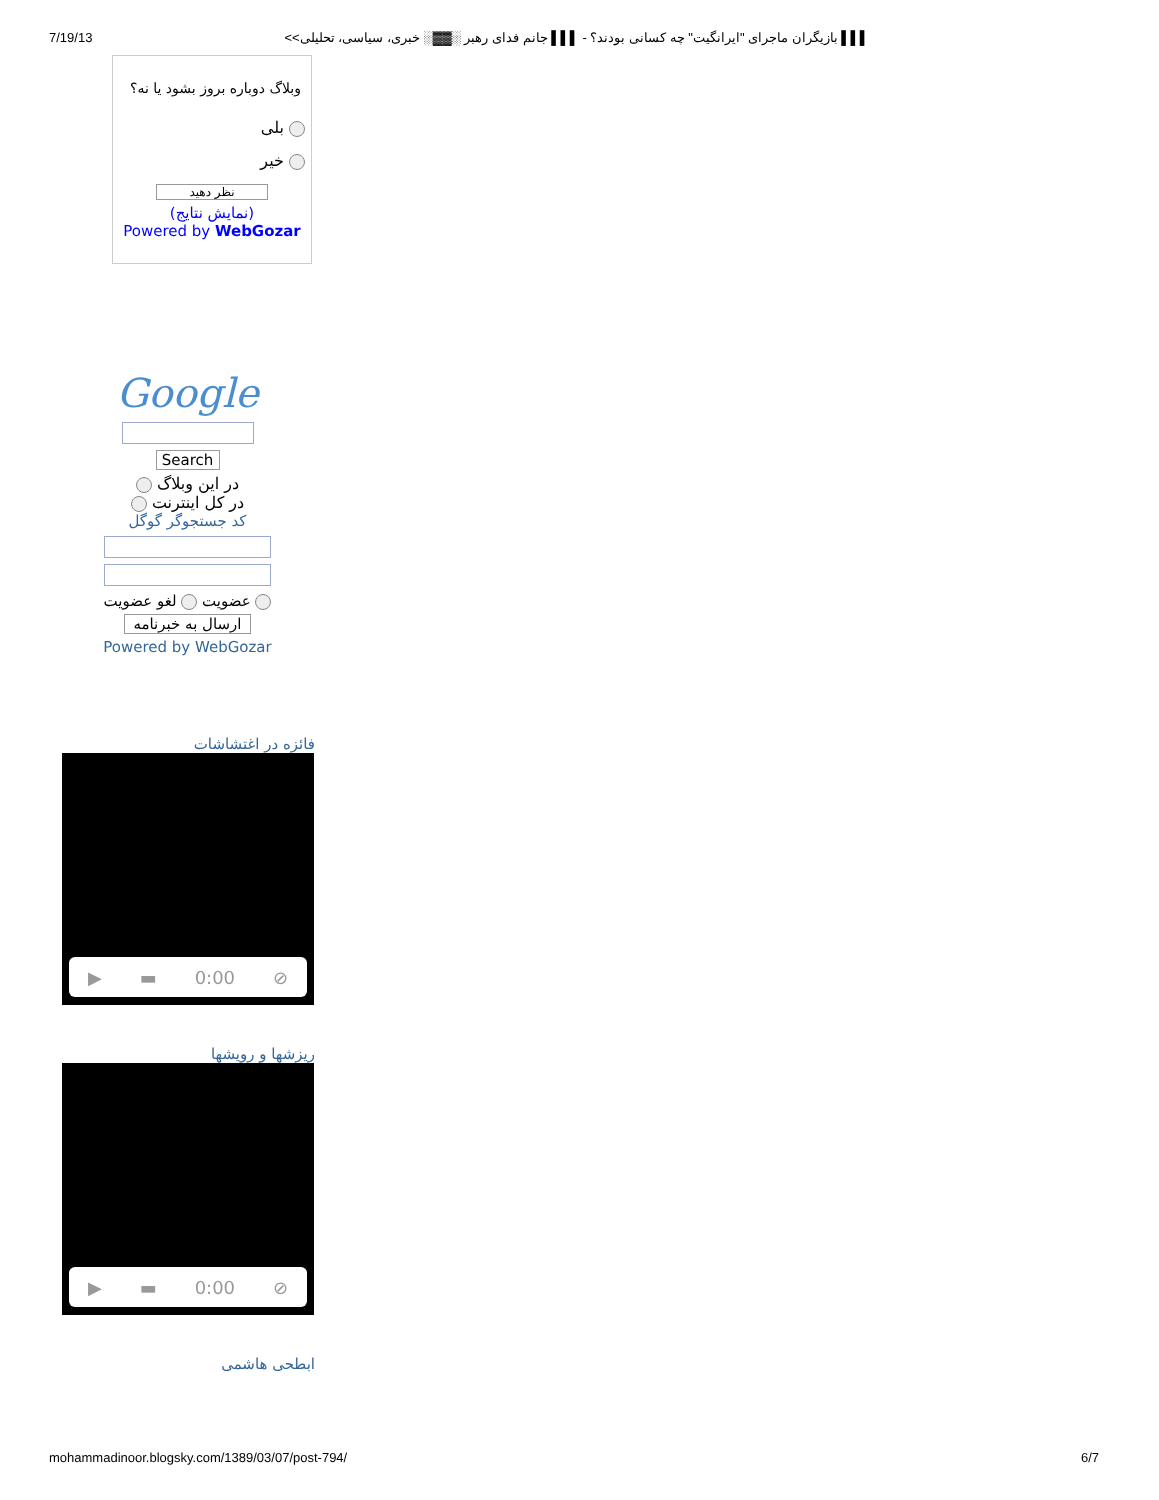7/19/13 ▌▌▌ بازیگران ماجرای "ایرانگیت" چه کسانی بودند؟ - ▌▌▌ جانم فدای رهبر ░▓▓░ خبری، سیاسی، تحلیلی>>
وبلاگ دوباره بروز بشود یا نه؟
بلی
خیر
نظر دهید
(نمایش نتایج)
Powered by WebGozar
Google
Search
در این وبلاگ
در کل اینترنت
کد جستجوگر گوگل
عضویت لغو عضویت
ارسال به خبرنامه
Powered by WebGozar
فائزه در اغتشاشات
▶ ▬ 0:00 ⊘
ریزشها و رویشها
▶ ▬ 0:00 ⊘
ابطحی هاشمی
mohammadinoor.blogsky.com/1389/03/07/post-794/ 6/7